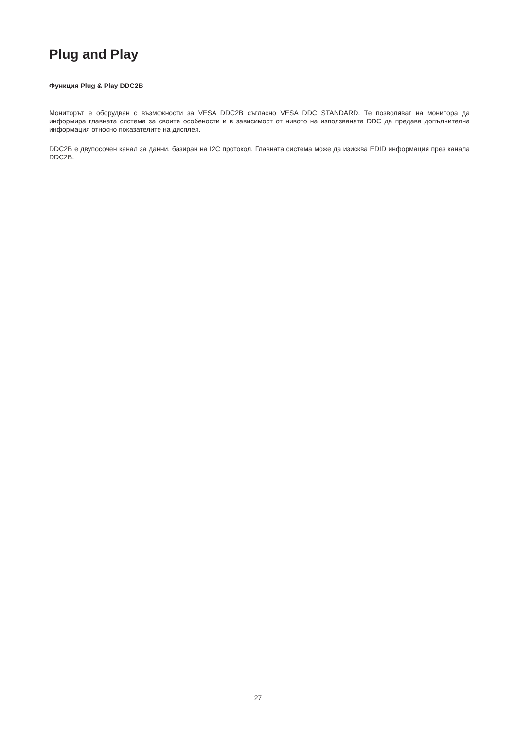Plug and Play
Функция Plug & Play DDC2B
Мониторът е оборудван с възможности за VESA DDC2B съгласно VESA DDC STANDARD. Те позволяват на монитора да информира главната система за своите особености и в зависимост от нивото на използваната DDC да предава допълнителна информация относно показателите на дисплея.
DDC2B е двупосочен канал за данни, базиран на I2C протокол. Главната система може да изисква EDID информация през канала DDC2B.
27